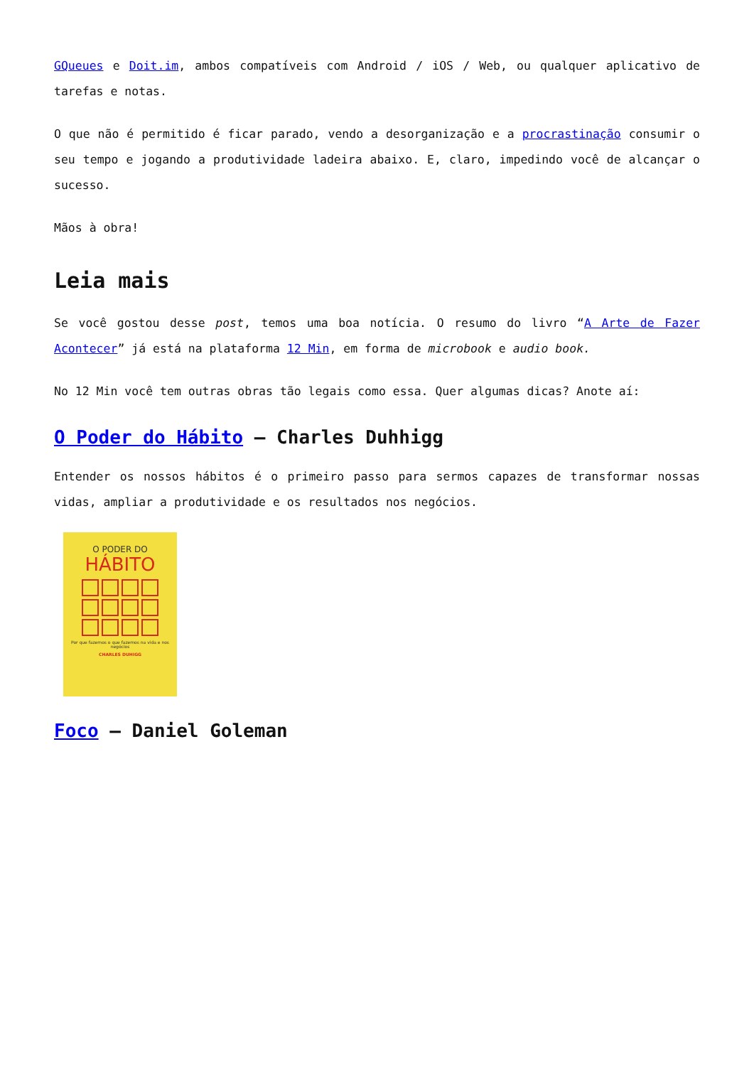GQueues e Doit.im, ambos compatíveis com Android / iOS / Web, ou qualquer aplicativo de tarefas e notas.
O que não é permitido é ficar parado, vendo a desorganização e a procrastinação consumir o seu tempo e jogando a produtividade ladeira abaixo. E, claro, impedindo você de alcançar o sucesso.
Mãos à obra!
Leia mais
Se você gostou desse post, temos uma boa notícia. O resumo do livro “A Arte de Fazer Acontecer” já está na plataforma 12 Min, em forma de microbook e audio book.
No 12 Min você tem outras obras tão legais como essa. Quer algumas dicas? Anote aí:
O Poder do Hábito – Charles Duhhigg
Entender os nossos hábitos é o primeiro passo para sermos capazes de transformar nossas vidas, ampliar a produtividade e os resultados nos negócios.
O PODER DO
HÁBITO
Por que fazemos o que fazemos na vida e nos negócios
CHARLES DUHIGG
Foco – Daniel Goleman